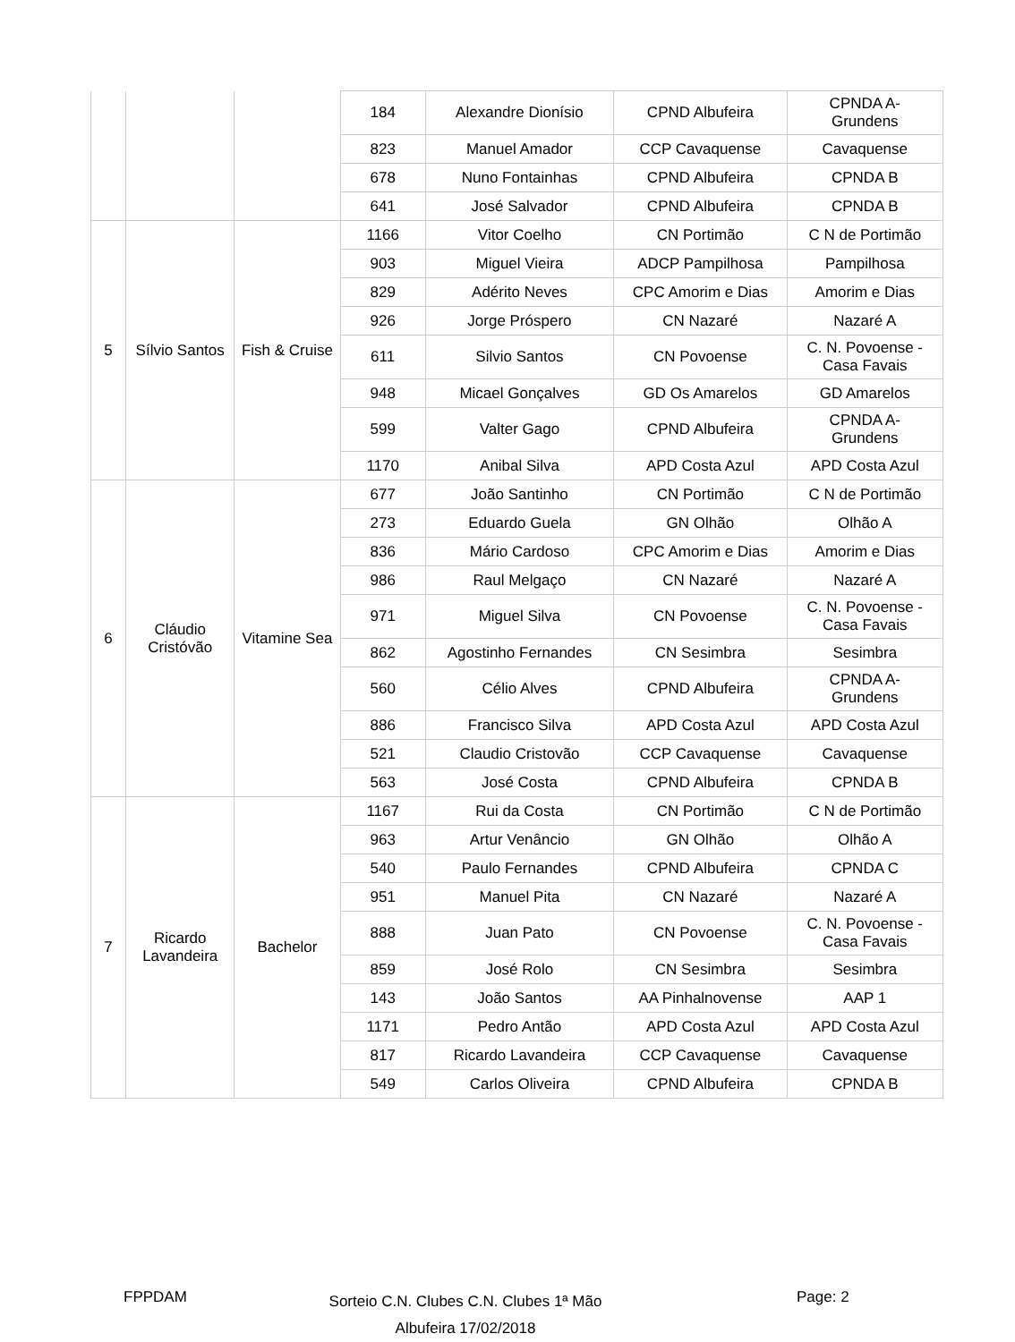| | | | 184 | Alexandre Dionísio | CPND Albufeira | CPNDA A- Grundens |
| | | | 823 | Manuel Amador | CCP Cavaquense | Cavaquense |
| | | | 678 | Nuno Fontainhas | CPND Albufeira | CPNDA B |
| | | | 641 | José Salvador | CPND Albufeira | CPNDA B |
| 5 | Sílvio Santos | Fish & Cruise | 1166 | Vitor Coelho | CN Portimão | C N de Portimão |
| | | | 903 | Miguel Vieira | ADCP Pampilhosa | Pampilhosa |
| | | | 829 | Adérito Neves | CPC Amorim e Dias | Amorim e Dias |
| | | | 926 | Jorge Próspero | CN Nazaré | Nazaré A |
| | | | 611 | Silvio Santos | CN Povoense | C. N. Povoense - Casa Favais |
| | | | 948 | Micael Gonçalves | GD Os Amarelos | GD Amarelos |
| | | | 599 | Valter Gago | CPND Albufeira | CPNDA A- Grundens |
| | | | 1170 | Anibal Silva | APD Costa Azul | APD Costa Azul |
| 6 | Cláudio Cristóvão | Vitamine Sea | 677 | João Santinho | CN Portimão | C N de Portimão |
| | | | 273 | Eduardo Guela | GN Olhão | Olhão A |
| | | | 836 | Mário Cardoso | CPC Amorim e Dias | Amorim e Dias |
| | | | 986 | Raul Melgaço | CN Nazaré | Nazaré A |
| | | | 971 | Miguel Silva | CN Povoense | C. N. Povoense - Casa Favais |
| | | | 862 | Agostinho Fernandes | CN Sesimbra | Sesimbra |
| | | | 560 | Célio Alves | CPND Albufeira | CPNDA A- Grundens |
| | | | 886 | Francisco Silva | APD Costa Azul | APD Costa Azul |
| | | | 521 | Claudio Cristovão | CCP Cavaquense | Cavaquense |
| | | | 563 | José Costa | CPND Albufeira | CPNDA B |
| 7 | Ricardo Lavandeira | Bachelor | 1167 | Rui da Costa | CN Portimão | C N de Portimão |
| | | | 963 | Artur Venâncio | GN Olhão | Olhão A |
| | | | 540 | Paulo Fernandes | CPND Albufeira | CPNDA C |
| | | | 951 | Manuel Pita | CN Nazaré | Nazaré A |
| | | | 888 | Juan Pato | CN Povoense | C. N. Povoense - Casa Favais |
| | | | 859 | José Rolo | CN Sesimbra | Sesimbra |
| | | | 143 | João Santos | AA Pinhalnovense | AAP 1 |
| | | | 1171 | Pedro Antão | APD Costa Azul | APD Costa Azul |
| | | | 817 | Ricardo Lavandeira | CCP Cavaquense | Cavaquense |
| | | | 549 | Carlos Oliveira | CPND Albufeira | CPNDA B |
FPPDAM
Sorteio C.N. Clubes C.N. Clubes 1ª Mão
Albufeira 17/02/2018
Page: 2